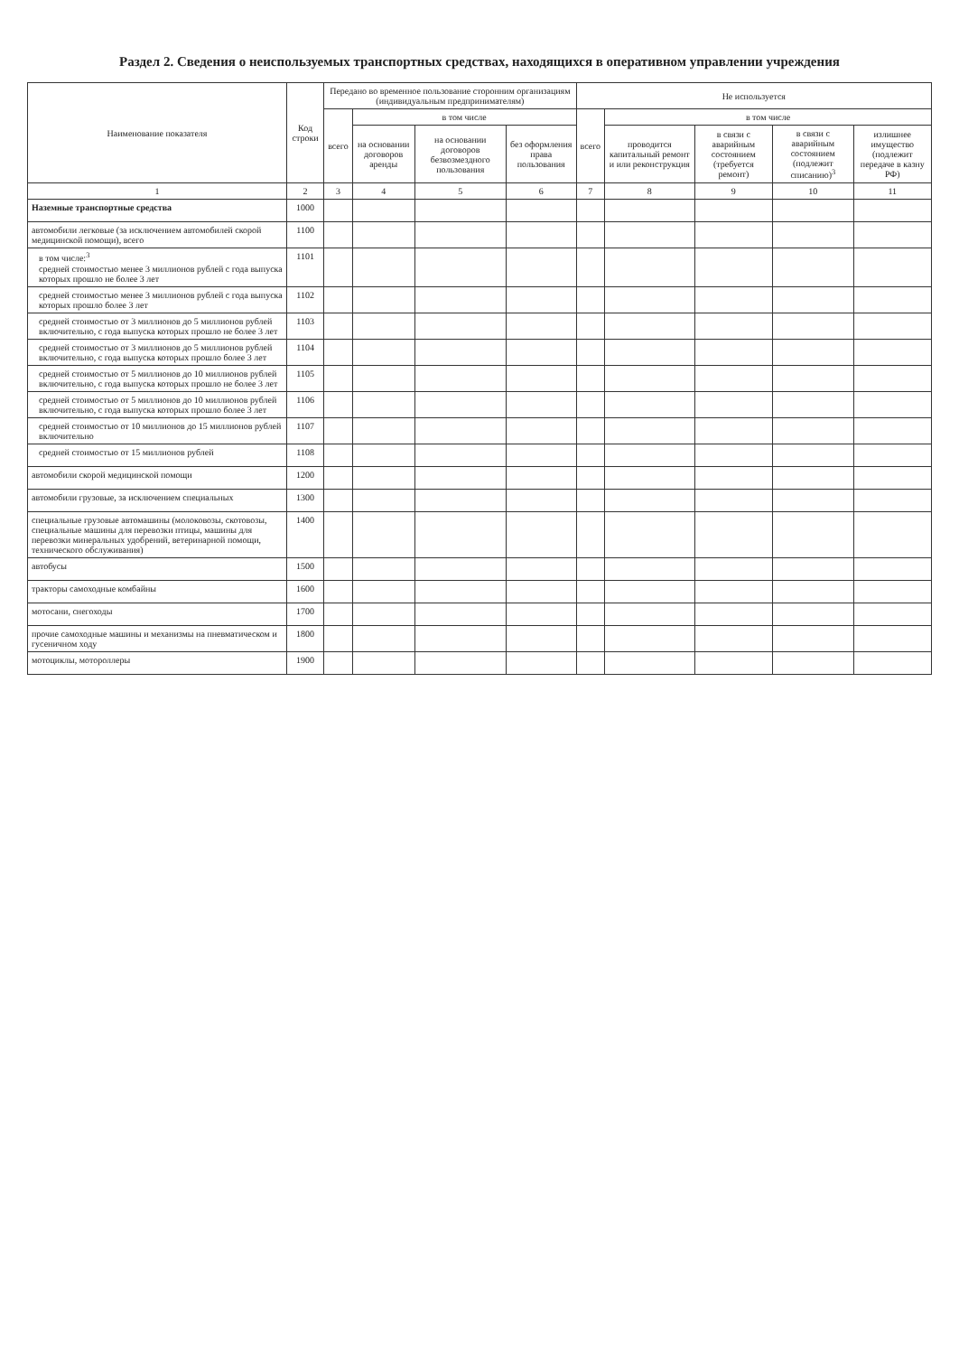Раздел 2. Сведения о неиспользуемых транспортных средствах, находящихся в оперативном управлении учреждения
| Наименование показателя | Код строки | Передано во временное пользование сторонним организациям (индивидуальным предпринимателям) | | | | Не используется | | | | |
| --- | --- | --- | --- | --- | --- | --- | --- | --- | --- | --- |
| | | всего | в том числе | | | всего | в том числе | | | |
| | | | на основании договоров аренды | на основании договоров безвозмездного пользования | без оформления права пользования | | проводится капитальный ремонт и или реконструкция | в связи с аварийным состоянием (требуется ремонт) | в связи с аварийным состоянием (подлежит списанию)<sup>3</sup> | излишнее имущество (подлежит передаче в казну РФ) |
| 1 | 2 | 3 | 4 | 5 | 6 | 7 | 8 | 9 | 10 | 11 |
| Наземные транспортные средства | 1000 | | | | | | | | | |
| автомобили легковые (за исключением автомобилей скорой медицинской помощи), всего | 1100 | | | | | | | | | |
| в том числе:<sup>3</sup> средней стоимостью менее 3 миллионов рублей с года выпуска которых прошло не более 3 лет | 1101 | | | | | | | | | |
| средней стоимостью менее 3 миллионов рублей с года выпуска которых прошло более 3 лет | 1102 | | | | | | | | | |
| средней стоимостью от 3 миллионов до 5 миллионов рублей включительно, с года выпуска которых прошло не более 3 лет | 1103 | | | | | | | | | |
| средней стоимостью от 3 миллионов до 5 миллионов рублей включительно, с года выпуска которых прошло более 3 лет | 1104 | | | | | | | | | |
| средней стоимостью от 5 миллионов до 10 миллионов рублей включительно, с года выпуска которых прошло не более 3 лет | 1105 | | | | | | | | | |
| средней стоимостью от 5 миллионов до 10 миллионов рублей включительно, с года выпуска которых прошло более 3 лет | 1106 | | | | | | | | | |
| средней стоимостью от 10 миллионов до 15 миллионов рублей включительно | 1107 | | | | | | | | | |
| средней стоимостью от 15 миллионов рублей | 1108 | | | | | | | | | |
| автомобили скорой медицинской помощи | 1200 | | | | | | | | | |
| автомобили грузовые, за исключением специальных | 1300 | | | | | | | | | |
| специальные грузовые автомашины (молоковозы, скотовозы, специальные машины для перевозки птицы, машины для перевозки минеральных удобрений, ветеринарной помощи, технического обслуживания) | 1400 | | | | | | | | | |
| автобусы | 1500 | | | | | | | | | |
| тракторы самоходные комбайны | 1600 | | | | | | | | | |
| мотосани, снегоходы | 1700 | | | | | | | | | |
| прочие самоходные машины и механизмы на пневматическом и гусеничном ходу | 1800 | | | | | | | | | |
| мотоциклы, мотороллеры | 1900 | | | | | | | | | |